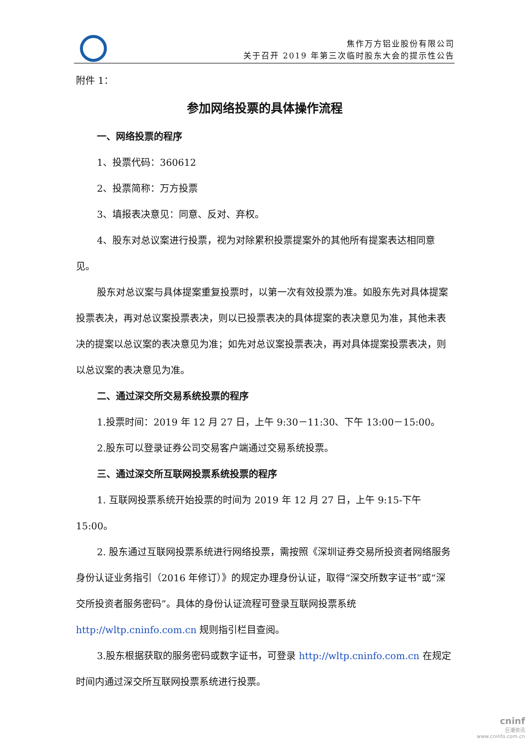焦作万方铝业股份有限公司
关于召开 2019 年第三次临时股东大会的提示性公告
附件 1：
参加网络投票的具体操作流程
一、网络投票的程序
1、投票代码：360612
2、投票简称：万方投票
3、填报表决意见：同意、反对、弃权。
4、股东对总议案进行投票，视为对除累积投票提案外的其他所有提案表达相同意见。
股东对总议案与具体提案重复投票时，以第一次有效投票为准。如股东先对具体提案投票表决，再对总议案投票表决，则以已投票表决的具体提案的表决意见为准，其他未表决的提案以总议案的表决意见为准；如先对总议案投票表决，再对具体提案投票表决，则以总议案的表决意见为准。
二、通过深交所交易系统投票的程序
1.投票时间：2019 年 12 月 27 日，上午 9:30－11:30、下午 13:00－15:00。
2.股东可以登录证券公司交易客户端通过交易系统投票。
三、通过深交所互联网投票系统投票的程序
1. 互联网投票系统开始投票的时间为 2019 年 12 月 27 日，上午 9:15-下午 15:00。
2. 股东通过互联网投票系统进行网络投票，需按照《深圳证券交易所投资者网络服务身份认证业务指引（2016 年修订）》的规定办理身份认证，取得“深交所数字证书”或“深交所投资者服务密码”。具体的身份认证流程可登录互联网投票系统 http://wltp.cninfo.com.cn 规则指引栏目查阅。
3.股东根据获取的服务密码或数字证书，可登录 http://wltp.cninfo.com.cn 在规定时间内通过深交所互联网投票系统进行投票。
cninf
巨潮资讯
www.cninfo.com.cn